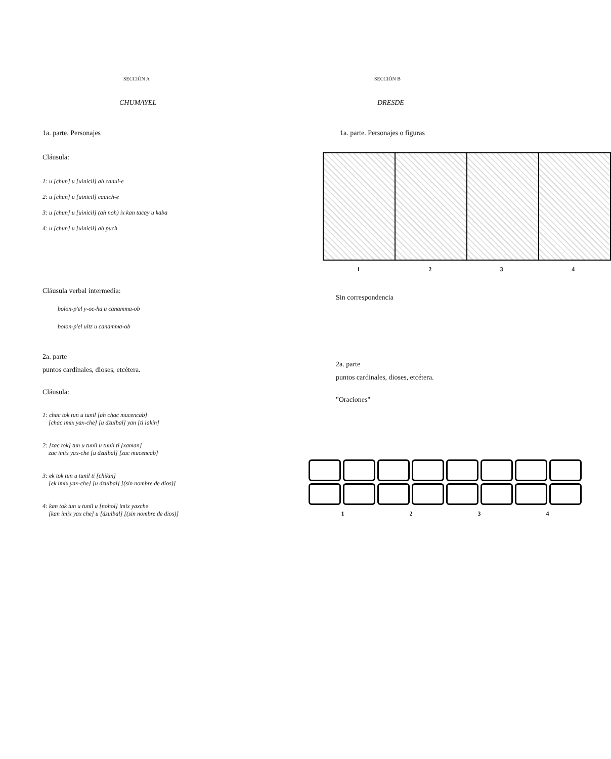SECCIÓN A
CHUMAYEL
1a. parte. Personajes
Cláusula:
1: u [chun] u [uinicil] ah canul-e
2: u [chun] u [uinicil] cauich-e
3: u [chun] u [uinicil] (ah noh) ix kan tacay u kaba
4: u [chun] u [uinicil] ah puch
Cláusula verbal intermedia:
bolon-p'el y-oc-ha u canamma-ob
bolon-p'el uitz u canamma-ob
2a. parte
puntos cardinales, dioses, etcétera.
Cláusula:
1: chac tok tun u tunil [ah chac mucencab]
[chac imix yax-che] [u dzulbal] yan [ti lakin]
2: [zac tok] tun u tunil u tunil ti [xaman]
zac imix yax-che [u dzulbal] [zac mucencab]
3: ek tok tun u tunil ti [chikin]
[ek imix yax-che] [u dzulbal] [(sin nombre de dios)]
4: kan tok tun u tunil u [nohol] imix yaxche
[kan imix yax che] u [dzulbal] [(sin nombre de dios)]
SECCIÓN B
DRESDE
1a. parte. Personajes o figuras
1 2 3 4
Sin correspondencia
2a. parte
puntos cardinales, dioses, etcétera.
"Oraciones"
1 2 3 4